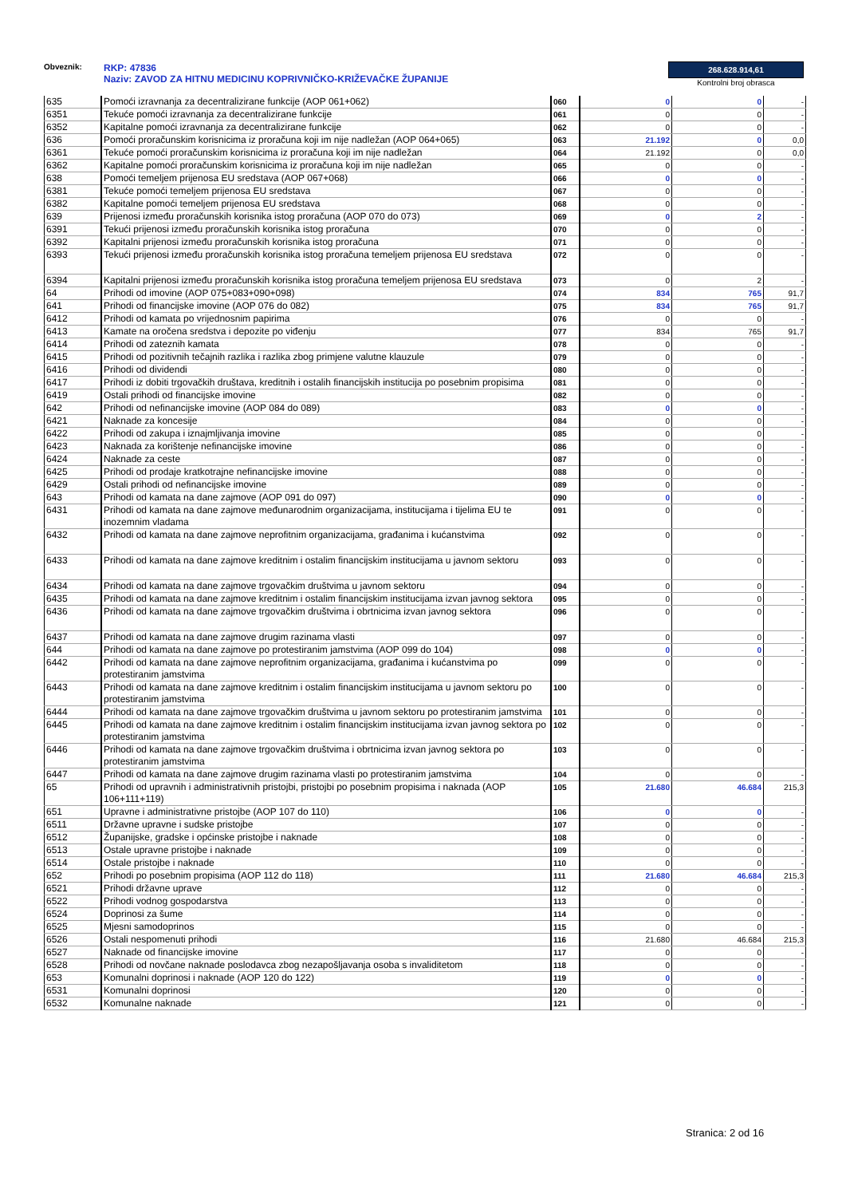Obveznik: RKP: 47836
Naziv: ZAVOD ZA HITNU MEDICINU KOPRIVNIČKO-KRIŽEVAČKE ŽUPANIJE
268.628.914,61
Kontrolni broj obrasca
| 635 | Pomoći izravnanja za decentralizirane funkcije (AOP 061+062) | 060 | 0 | 0 | - |
| 6351 | Tekuće pomoći izravnanja za decentralizirane funkcije | 061 | 0 | 0 | - |
| 6352 | Kapitalne pomoći izravnanja za decentralizirane funkcije | 062 | 0 | 0 | - |
| 636 | Pomoći proračunskim korisnicima iz proračuna koji im nije nadležan (AOP 064+065) | 063 | 21.192 | 0 | 0,0 |
| 6361 | Tekuće pomoći proračunskim korisnicima iz proračuna koji im nije nadležan | 064 | 21.192 | 0 | 0,0 |
| 6362 | Kapitalne pomoći proračunskim korisnicima iz proračuna koji im nije nadležan | 065 | 0 | 0 | - |
| 638 | Pomoći temeljem prijenosa EU sredstava (AOP 067+068) | 066 | 0 | 0 | - |
| 6381 | Tekuće pomoći temeljem prijenosa EU sredstava | 067 | 0 | 0 | - |
| 6382 | Kapitalne pomoći temeljem prijenosa EU sredstava | 068 | 0 | 0 | - |
| 639 | Prijenosi između proračunskih korisnika istog proračuna (AOP 070 do 073) | 069 | 0 | 2 | - |
| 6391 | Tekući prijenosi između proračunskih korisnika istog proračuna | 070 | 0 | 0 | - |
| 6392 | Kapitalni prijenosi između proračunskih korisnika istog proračuna | 071 | 0 | 0 | - |
| 6393 | Tekući prijenosi između proračunskih korisnika istog proračuna temeljem prijenosa EU sredstava | 072 | 0 | 0 | - |
| 6394 | Kapitalni prijenosi između proračunskih korisnika istog proračuna temeljem prijenosa EU sredstava | 073 | 0 | 2 | - |
| 64 | Prihodi od imovine (AOP 075+083+090+098) | 074 | 834 | 765 | 91,7 |
| 641 | Prihodi od financijske imovine (AOP 076 do 082) | 075 | 834 | 765 | 91,7 |
| 6412 | Prihodi od kamata po vrijednosnim papirima | 076 | 0 | 0 | - |
| 6413 | Kamate na oročena sredstva i depozite po viđenju | 077 | 834 | 765 | 91,7 |
| 6414 | Prihodi od zateznih kamata | 078 | 0 | 0 | - |
| 6415 | Prihodi od pozitivnih tečajnih razlika i razlika zbog primjene valutne klauzule | 079 | 0 | 0 | - |
| 6416 | Prihodi od dividendi | 080 | 0 | 0 | - |
| 6417 | Prihodi iz dobiti trgovačkih društava, kreditnih i ostalih financijskih institucija po posebnim propisima | 081 | 0 | 0 | - |
| 6419 | Ostali prihodi od financijske imovine | 082 | 0 | 0 | - |
| 642 | Prihodi od nefinancijske imovine (AOP 084 do 089) | 083 | 0 | 0 | - |
| 6421 | Naknade za koncesije | 084 | 0 | 0 | - |
| 6422 | Prihodi od zakupa i iznajmljivanja imovine | 085 | 0 | 0 | - |
| 6423 | Naknada za korištenje nefinancijske imovine | 086 | 0 | 0 | - |
| 6424 | Naknade za ceste | 087 | 0 | 0 | - |
| 6425 | Prihodi od prodaje kratkotrajne nefinancijske imovine | 088 | 0 | 0 | - |
| 6429 | Ostali prihodi od nefinancijske imovine | 089 | 0 | 0 | - |
| 643 | Prihodi od kamata na dane zajmove (AOP 091 do 097) | 090 | 0 | 0 | - |
| 6431 | Prihodi od kamata na dane zajmove međunarodnim organizacijama, institucijama i tijelima EU te inozemnim vladama | 091 | 0 | 0 | - |
| 6432 | Prihodi od kamata na dane zajmove neprofitnim organizacijama, građanima i kućanstvima | 092 | 0 | 0 | - |
| 6433 | Prihodi od kamata na dane zajmove kreditnim i ostalim financijskim institucijama u javnom sektoru | 093 | 0 | 0 | - |
| 6434 | Prihodi od kamata na dane zajmove trgovačkim društvima u javnom sektoru | 094 | 0 | 0 | - |
| 6435 | Prihodi od kamata na dane zajmove kreditnim i ostalim financijskim institucijama izvan javnog sektora | 095 | 0 | 0 | - |
| 6436 | Prihodi od kamata na dane zajmove trgovačkim društvima i obrtnicima izvan javnog sektora | 096 | 0 | 0 | - |
| 6437 | Prihodi od kamata na dane zajmove drugim razinama vlasti | 097 | 0 | 0 | - |
| 644 | Prihodi od kamata na dane zajmove po protestiranim jamstvima (AOP 099 do 104) | 098 | 0 | 0 | - |
| 6442 | Prihodi od kamata na dane zajmove neprofitnim organizacijama, građanima i kućanstvima po protestiranim jamstvima | 099 | 0 | 0 | - |
| 6443 | Prihodi od kamata na dane zajmove kreditnim i ostalim financijskim institucijama u javnom sektoru po protestiranim jamstvima | 100 | 0 | 0 | - |
| 6444 | Prihodi od kamata na dane zajmove trgovačkim društvima u javnom sektoru po protestiranim jamstvima | 101 | 0 | 0 | - |
| 6445 | Prihodi od kamata na dane zajmove kreditnim i ostalim financijskim institucijama izvan javnog sektora po protestiranim jamstvima | 102 | 0 | 0 | - |
| 6446 | Prihodi od kamata na dane zajmove trgovačkim društvima i obrtnicima izvan javnog sektora po protestiranim jamstvima | 103 | 0 | 0 | - |
| 6447 | Prihodi od kamata na dane zajmove drugim razinama vlasti po protestiranim jamstvima | 104 | 0 | 0 | - |
| 65 | Prihodi od upravnih i administrativnih pristojbi, pristojbi po posebnim propisima i naknada (AOP 106+111+119) | 105 | 21.680 | 46.684 | 215,3 |
| 651 | Upravne i administrativne pristojbe (AOP 107 do 110) | 106 | 0 | 0 | - |
| 6511 | Državne upravne i sudske pristojbe | 107 | 0 | 0 | - |
| 6512 | Županijske, gradske i općinske pristojbe i naknade | 108 | 0 | 0 | - |
| 6513 | Ostale upravne pristojbe i naknade | 109 | 0 | 0 | - |
| 6514 | Ostale pristojbe i naknade | 110 | 0 | 0 | - |
| 652 | Prihodi po posebnim propisima (AOP 112 do 118) | 111 | 21.680 | 46.684 | 215,3 |
| 6521 | Prihodi državne uprave | 112 | 0 | 0 | - |
| 6522 | Prihodi vodnog gospodarstva | 113 | 0 | 0 | - |
| 6524 | Doprinosi za šume | 114 | 0 | 0 | - |
| 6525 | Mjesni samodoprinos | 115 | 0 | 0 | - |
| 6526 | Ostali nespomenuti prihodi | 116 | 21.680 | 46.684 | 215,3 |
| 6527 | Naknade od financijske imovine | 117 | 0 | 0 | - |
| 6528 | Prihodi od novčane naknade poslodavca zbog nezapošljavanja osoba s invaliditetom | 118 | 0 | 0 | - |
| 653 | Komunalni doprinosi i naknade (AOP 120 do 122) | 119 | 0 | 0 | - |
| 6531 | Komunalni doprinosi | 120 | 0 | 0 | - |
| 6532 | Komunalne naknade | 121 | 0 | 0 | - |
Stranica: 2 od 16